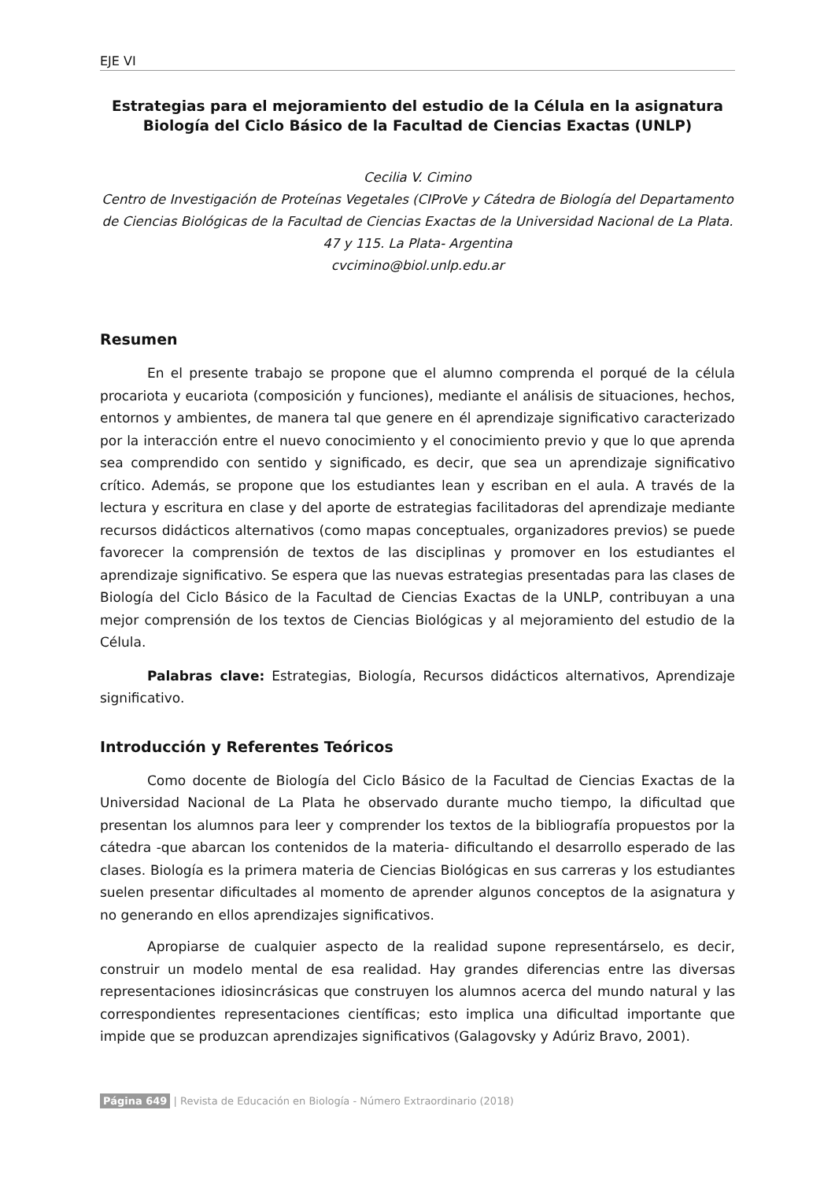EJE VI
Estrategias para el mejoramiento del estudio de la Célula en la asignatura Biología del Ciclo Básico de la Facultad de Ciencias Exactas (UNLP)
Cecilia V. Cimino
Centro de Investigación de Proteínas Vegetales (CIProVe y Cátedra de Biología del Departamento de Ciencias Biológicas de la Facultad de Ciencias Exactas de la Universidad Nacional de La Plata. 47 y 115. La Plata- Argentina
cvcimino@biol.unlp.edu.ar
Resumen
En el presente trabajo se propone que el alumno comprenda el porqué de la célula procariota y eucariota (composición y funciones), mediante el análisis de situaciones, hechos, entornos y ambientes, de manera tal que genere en él aprendizaje significativo caracterizado por la interacción entre el nuevo conocimiento y el conocimiento previo y que lo que aprenda sea comprendido con sentido y significado, es decir, que sea un aprendizaje significativo crítico. Además, se propone que los estudiantes lean y escriban en el aula. A través de la lectura y escritura en clase y del aporte de estrategias facilitadoras del aprendizaje mediante recursos didácticos alternativos (como mapas conceptuales, organizadores previos) se puede favorecer la comprensión de textos de las disciplinas y promover en los estudiantes el aprendizaje significativo. Se espera que las nuevas estrategias presentadas para las clases de Biología del Ciclo Básico de la Facultad de Ciencias Exactas de la UNLP, contribuyan a una mejor comprensión de los textos de Ciencias Biológicas y al mejoramiento del estudio de la Célula.
Palabras clave: Estrategias, Biología, Recursos didácticos alternativos, Aprendizaje significativo.
Introducción y Referentes Teóricos
Como docente de Biología del Ciclo Básico de la Facultad de Ciencias Exactas de la Universidad Nacional de La Plata he observado durante mucho tiempo, la dificultad que presentan los alumnos para leer y comprender los textos de la bibliografía propuestos por la cátedra -que abarcan los contenidos de la materia- dificultando el desarrollo esperado de las clases. Biología es la primera materia de Ciencias Biológicas en sus carreras y los estudiantes suelen presentar dificultades al momento de aprender algunos conceptos de la asignatura y no generando en ellos aprendizajes significativos.
Apropiarse de cualquier aspecto de la realidad supone representárselo, es decir, construir un modelo mental de esa realidad. Hay grandes diferencias entre las diversas representaciones idiosincrásicas que construyen los alumnos acerca del mundo natural y las correspondientes representaciones científicas; esto implica una dificultad importante que impide que se produzcan aprendizajes significativos (Galagovsky y Adúriz Bravo, 2001).
Página 649 | Revista de Educación en Biología - Número Extraordinario (2018)